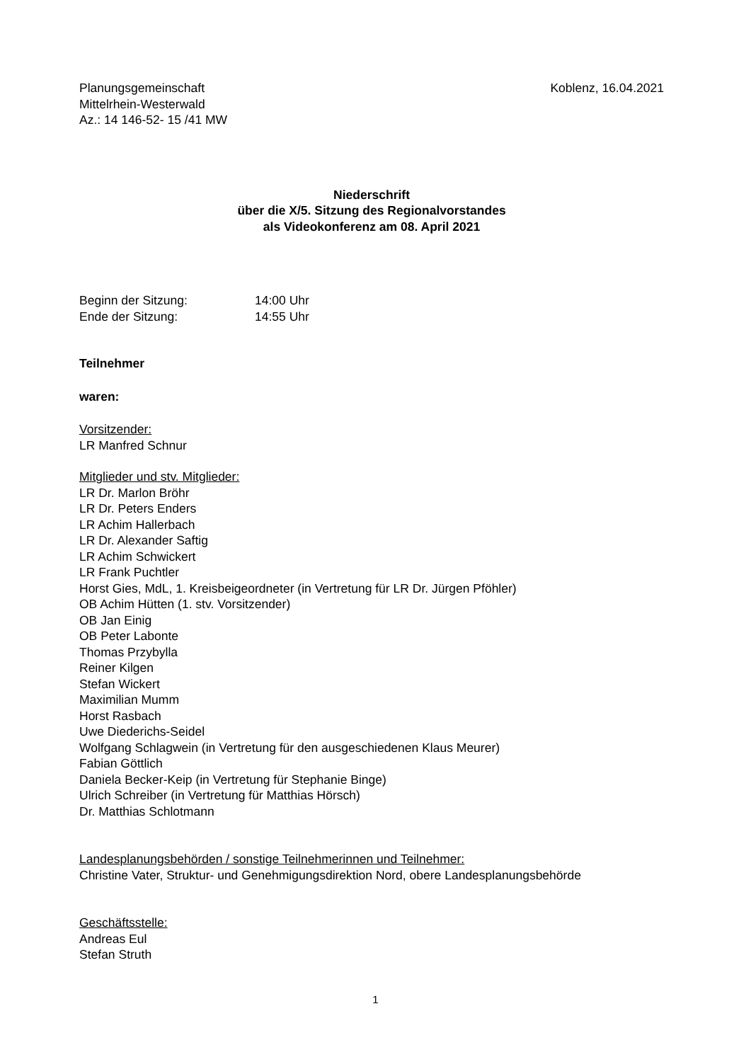Planungsgemeinschaft
Mittelrhein-Westerwald
Az.: 14 146-52- 15 /41 MW
Koblenz, 16.04.2021
Niederschrift
über die X/5. Sitzung des Regionalvorstandes
als Videokonferenz am 08. April 2021
Beginn der Sitzung: 14:00 Uhr
Ende der Sitzung: 14:55 Uhr
Teilnehmer
waren:
Vorsitzender:
LR Manfred Schnur
Mitglieder und stv. Mitglieder:
LR Dr. Marlon Bröhr
LR Dr. Peters Enders
LR Achim Hallerbach
LR Dr. Alexander Saftig
LR Achim Schwickert
LR Frank Puchtler
Horst Gies, MdL, 1. Kreisbeigeordneter (in Vertretung für LR Dr. Jürgen Pföhler)
OB Achim Hütten (1. stv. Vorsitzender)
OB Jan Einig
OB Peter Labonte
Thomas Przybylla
Reiner Kilgen
Stefan Wickert
Maximilian Mumm
Horst Rasbach
Uwe Diederichs-Seidel
Wolfgang Schlagwein (in Vertretung für den ausgeschiedenen Klaus Meurer)
Fabian Göttlich
Daniela Becker-Keip (in Vertretung für Stephanie Binge)
Ulrich Schreiber (in Vertretung für Matthias Hörsch)
Dr. Matthias Schlotmann
Landesplanungsbehörden / sonstige Teilnehmerinnen und Teilnehmer:
Christine Vater, Struktur- und Genehmigungsdirektion Nord, obere Landesplanungsbehörde
Geschäftsstelle:
Andreas Eul
Stefan Struth
1